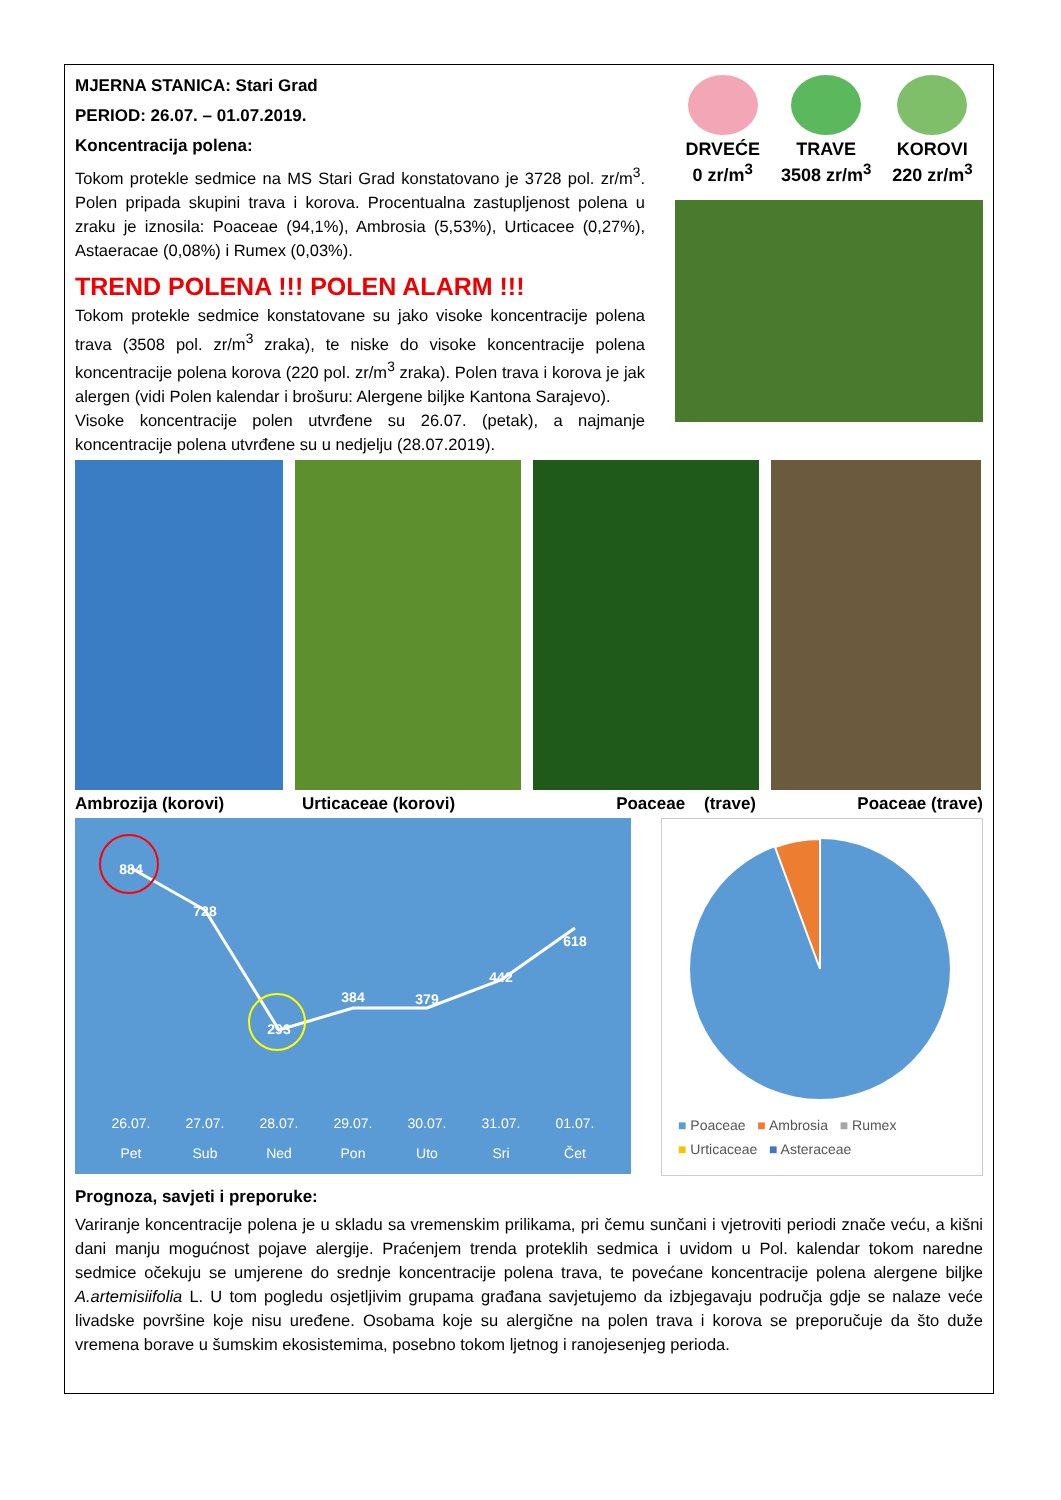MJERNA STANICA: Stari Grad
PERIOD: 26.07. – 01.07.2019.
Koncentracija polena:
Tokom protekle sedmice na MS Stari Grad konstatovano je 3728 pol. zr/m<sup>3</sup>. Polen pripada skupini trava i korova. Procentualna zastupljenost polena u zraku je iznosila: Poaceae (94,1%), Ambrosia (5,53%), Urticacee (0,27%), Astaeracae (0,08%) i Rumex (0,03%).
TREND POLENA !!! POLEN ALARM !!!
Tokom protekle sedmice konstatovane su jako visoke koncentracije polena trava (3508 pol. zr/m<sup>3</sup> zraka), te niske do visoke koncentracije polena koncentracije polena korova (220 pol. zr/m<sup>3</sup> zraka). Polen trava i korova je jak alergen (vidi Polen kalendar i brošuru: Alergene biljke Kantona Sarajevo).
Visoke koncentracije polen utvrđene su 26.07. (petak), a najmanje koncentracije polena utvrđene su u nedjelju (28.07.2019).
DRVEĆE
0 zr/m<sup>3</sup>
TRAVE
3508 zr/m<sup>3</sup>
KOROVI
220 zr/m<sup>3</sup>
Ambrozija (korovi) Urticaceae (korovi) Poaceae (trave) Poaceae (trave)
884
728
293
384
379
442
618
26.07.
27.07.
28.07.
29.07.
30.07.
31.07.
01.07.
Pet
Sub
Ned
Pon
Uto
Sri
Čet
■ Poaceae ■ Ambrosia ■ Rumex
■ Urticaceae ■ Asteraceae
Prognoza, savjeti i preporuke:
Variranje koncentracije polena je u skladu sa vremenskim prilikama, pri čemu sunčani i vjetroviti periodi znače veću, a kišni dani manju mogućnost pojave alergije. Praćenjem trenda proteklih sedmica i uvidom u Pol. kalendar tokom naredne sedmice očekuju se umjerene do srednje koncentracije polena trava, te povećane koncentracije polena alergene biljke A.artemisiifolia L. U tom pogledu osjetljivim grupama građana savjetujemo da izbjegavaju područja gdje se nalaze veće livadske površine koje nisu uređene. Osobama koje su alergične na polen trava i korova se preporučuje da što duže vremena borave u šumskim ekosistemima, posebno tokom ljetnog i ranojesenjeg perioda.